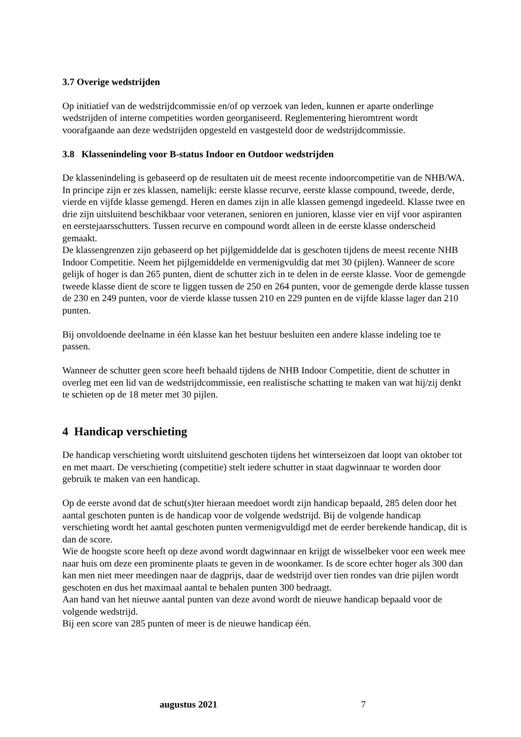3.7 Overige wedstrijden
Op initiatief van de wedstrijdcommissie en/of op verzoek van leden, kunnen er aparte onderlinge wedstrijden of interne competities worden georganiseerd. Reglementering hieromtrent wordt voorafgaande aan deze wedstrijden opgesteld en vastgesteld door de wedstrijdcommissie.
3.8 Klassenindeling voor B-status Indoor en Outdoor wedstrijden
De klassenindeling is gebaseerd op de resultaten uit de meest recente indoorcompetitie van de NHB/WA.
In principe zijn er zes klassen, namelijk: eerste klasse recurve, eerste klasse compound, tweede, derde, vierde en vijfde klasse gemengd. Heren en dames zijn in alle klassen gemengd ingedeeld. Klasse twee en drie zijn uitsluitend beschikbaar voor veteranen, senioren en junioren, klasse vier en vijf voor aspiranten en eerstejaarsschutters. Tussen recurve en compound wordt alleen in de eerste klasse onderscheid gemaakt.
De klassengrenzen zijn gebaseerd op het pijlgemiddelde dat is geschoten tijdens de meest recente NHB Indoor Competitie. Neem het pijlgemiddelde en vermenigvuldig dat met 30 (pijlen). Wanneer de score gelijk of hoger is dan 265 punten, dient de schutter zich in te delen in de eerste klasse. Voor de gemengde tweede klasse dient de score te liggen tussen de 250 en 264 punten, voor de gemengde derde klasse tussen de 230 en 249 punten, voor de vierde klasse tussen 210 en 229 punten en de vijfde klasse lager dan 210 punten.
Bij onvoldoende deelname in één klasse kan het bestuur besluiten een andere klasse indeling toe te passen.
Wanneer de schutter geen score heeft behaald tijdens de NHB Indoor Competitie, dient de schutter in overleg met een lid van de wedstrijdcommissie, een realistische schatting te maken van wat hij/zij denkt te schieten op de 18 meter met 30 pijlen.
4 Handicap verschieting
De handicap verschieting wordt uitsluitend geschoten tijdens het winterseizoen dat loopt van oktober tot en met maart. De verschieting (competitie) stelt iedere schutter in staat dagwinnaar te worden door gebruik te maken van een handicap.
Op de eerste avond dat de schut(s)ter hieraan meedoet wordt zijn handicap bepaald, 285 delen door het aantal geschoten punten is de handicap voor de volgende wedstrijd. Bij de volgende handicap verschieting wordt het aantal geschoten punten vermenigvuldigd met de eerder berekende handicap, dit is dan de score.
Wie de hoogste score heeft op deze avond wordt dagwinnaar en krijgt de wisselbeker voor een week mee naar huis om deze een prominente plaats te geven in de woonkamer. Is de score echter hoger als 300 dan kan men niet meer meedingen naar de dagprijs, daar de wedstrijd over tien rondes van drie pijlen wordt geschoten en dus het maximaal aantal te behalen punten 300 bedraagt.
Aan hand van het nieuwe aantal punten van deze avond wordt de nieuwe handicap bepaald voor de volgende wedstrijd.
Bij een score van 285 punten of meer is de nieuwe handicap één.
augustus 2021 7